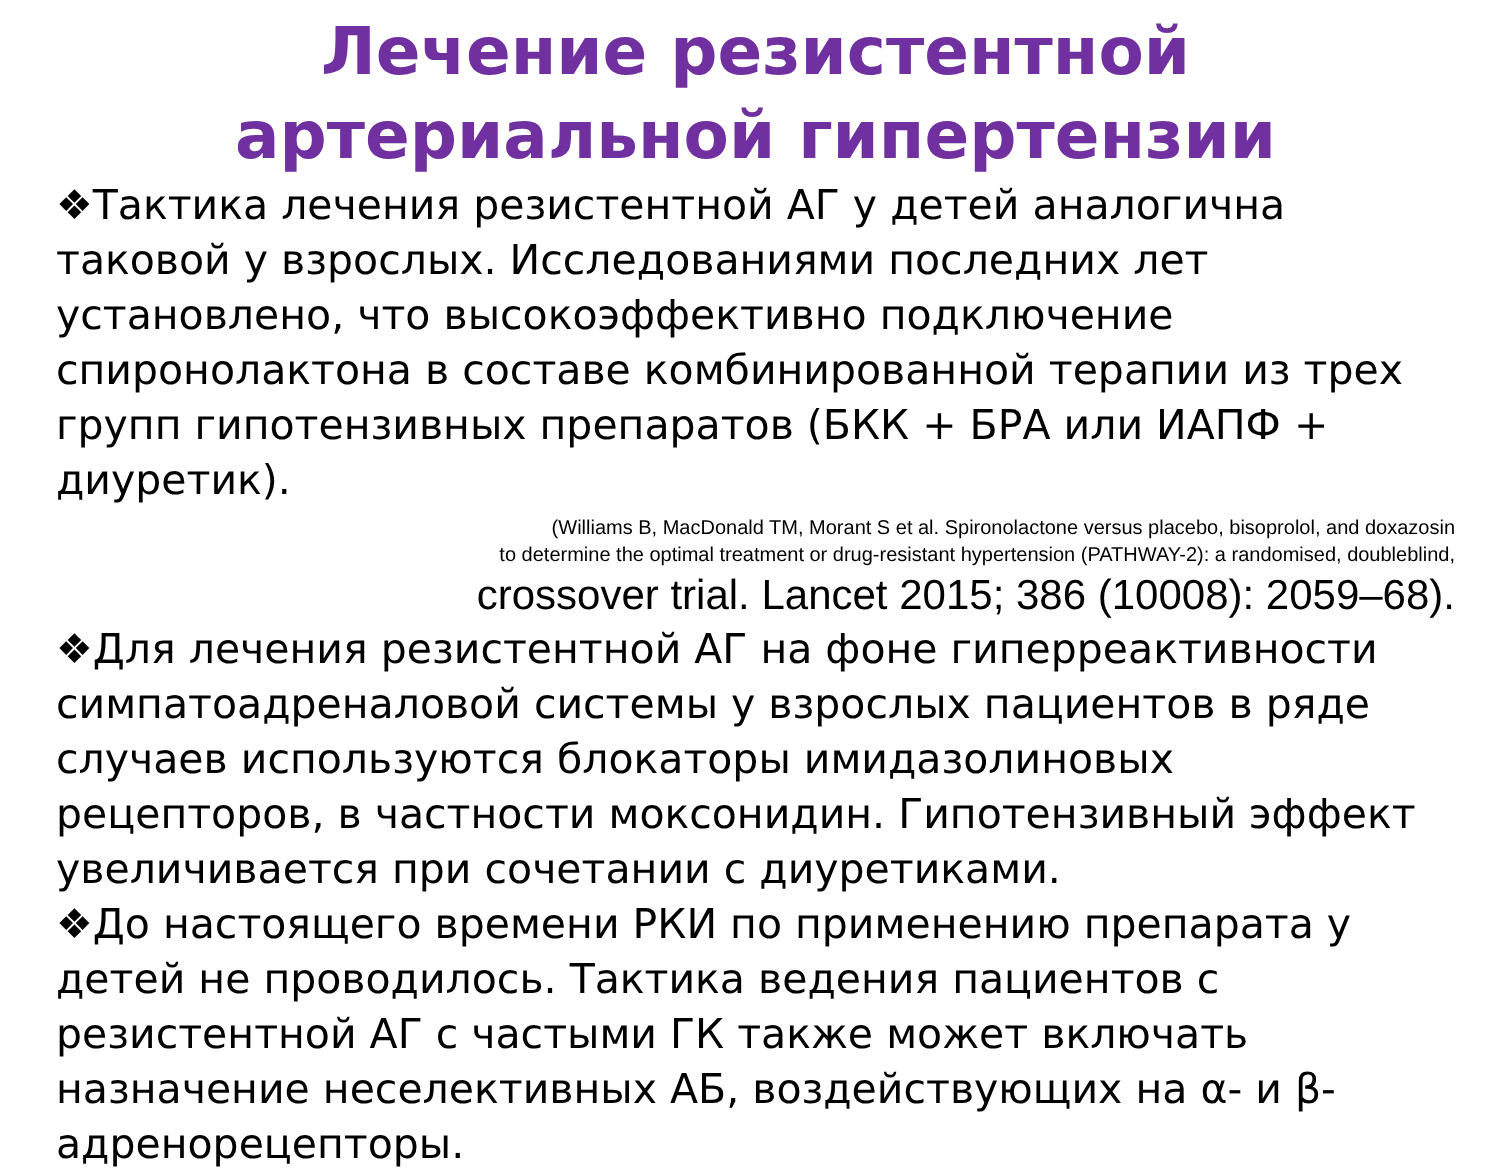Лечение резистентной артериальной гипертензии
❖Тактика лечения резистентной АГ у детей аналогична таковой у взрослых. Исследованиями последних лет установлено, что высокоэффективно подключение спиронолактона в составе комбинированной терапии из трех групп гипотензивных препаратов (БКК + БРА или ИАПФ + диуретик).
(Williams B, MacDonald TM, Morant S et al. Spironolactone versus placebo, bisoprolol, and doxazosin
to determine the optimal treatment or drug-resistant hypertension (PATHWAY-2): a randomised, doubleblind,
crossover trial. Lancet 2015; 386 (10008): 2059–68).
❖Для лечения резистентной АГ на фоне гиперреактивности симпатоадреналовой системы у взрослых пациентов в ряде случаев используются блокаторы имидазолиновых рецепторов, в частности моксонидин. Гипотензивный эффект увеличивается при сочетании с диуретиками.
❖До настоящего времени РКИ по применению препарата у детей не проводилось. Тактика ведения пациентов с резистентной АГ с частыми ГК также может включать назначение неселективных АБ, воздействующих на α- и β-адренорецепторы.